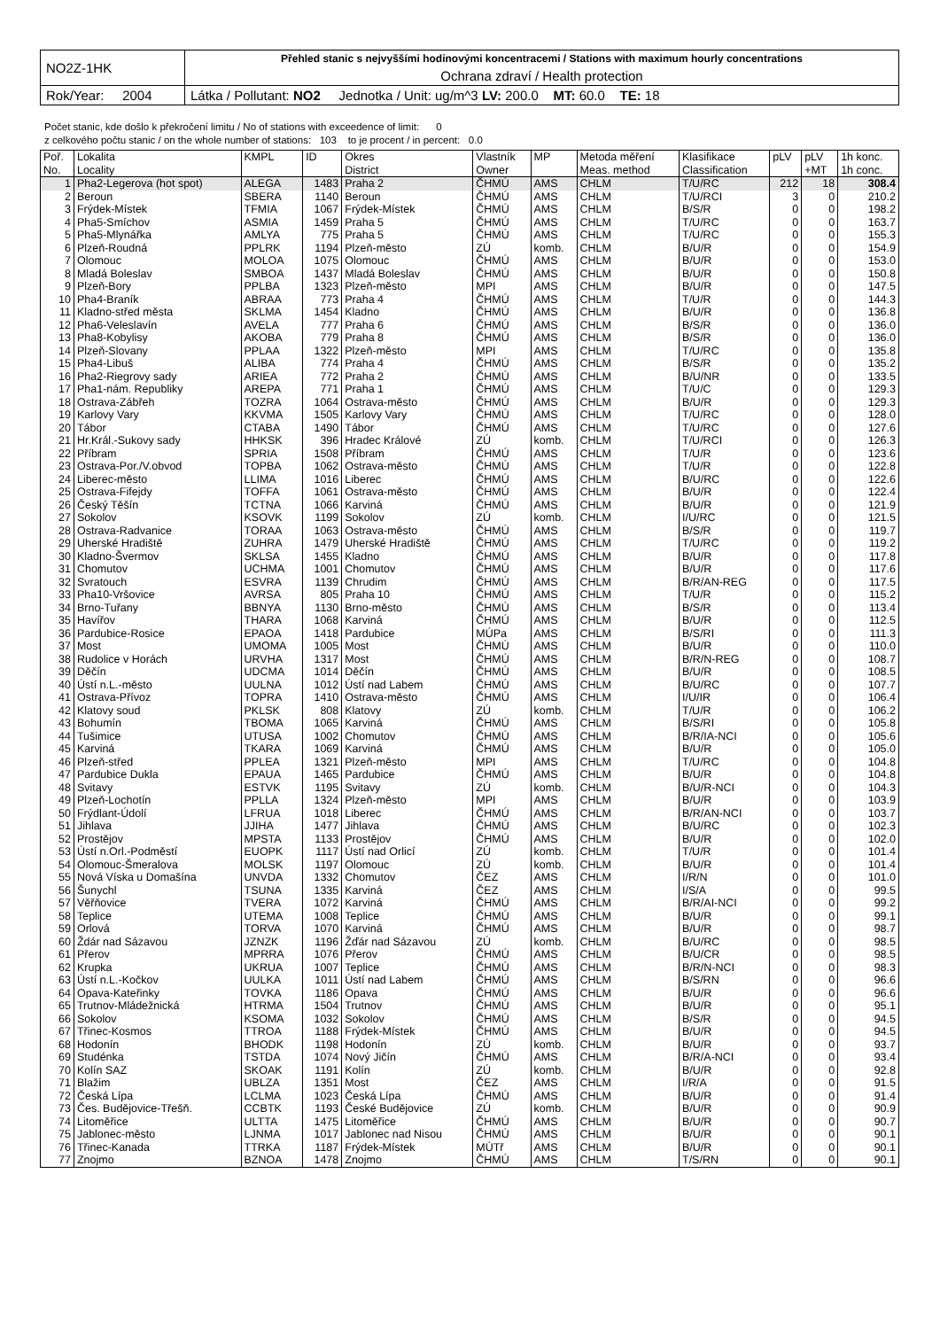| NO2Z-1HK | Přehled stanic s nejvyššími hodinovými koncentracemi / Stations with maximum hourly concentrations |
| | Ochrana zdraví / Health protection |
| Rok/Year: 2004 | Látka / Pollutant: NO2 Jednotka / Unit: ug/m^3 LV: 200.0 MT: 60.0 TE: 18 |
Počet stanic, kde došlo k překročení limitu / No of stations with exceedence of limit: 0
z celkového počtu stanic / on the whole number of stations: 103 to je procent / in percent: 0.0
| Poř. No. | Lokalita Locality | KMPL | ID | Okres District | Vlastník Owner | MP | Metoda měření Meas. method | Klasifikace Classification | pLV | pLV +MT | 1h konc. 1h conc. |
| --- | --- | --- | --- | --- | --- | --- | --- | --- | --- | --- | --- |
| 1 | Pha2-Legerova (hot spot) | ALEGA | 1483 | Praha 2 | ČHMÚ | AMS | CHLM | T/U/RC | 212 | 18 | 308.4 |
| 2 | Beroun | SBERA | 1140 | Beroun | ČHMÚ | AMS | CHLM | T/U/RCI | 3 | 0 | 210.2 |
| 3 | Frýdek-Místek | TFMIA | 1067 | Frýdek-Místek | ČHMÚ | AMS | CHLM | B/S/R | 0 | 0 | 198.2 |
| 4 | Pha5-Smíchov | ASMIA | 1459 | Praha 5 | ČHMÚ | AMS | CHLM | T/U/RC | 0 | 0 | 163.7 |
| 5 | Pha5-Mlynářka | AMLYA | 775 | Praha 5 | ČHMÚ | AMS | CHLM | T/U/RC | 0 | 0 | 155.3 |
| 6 | Plzeň-Roudná | PPLRK | 1194 | Plzeň-město | ZÚ | komb. | CHLM | B/U/R | 0 | 0 | 154.9 |
| 7 | Olomouc | MOLOA | 1075 | Olomouc | ČHMÚ | AMS | CHLM | B/U/R | 0 | 0 | 153.0 |
| 8 | Mladá Boleslav | SMBOA | 1437 | Mladá Boleslav | ČHMÚ | AMS | CHLM | B/U/R | 0 | 0 | 150.8 |
| 9 | Plzeň-Bory | PPLBA | 1323 | Plzeň-město | MPI | AMS | CHLM | B/U/R | 0 | 0 | 147.5 |
| 10 | Pha4-Braník | ABRAA | 773 | Praha 4 | ČHMÚ | AMS | CHLM | T/U/R | 0 | 0 | 144.3 |
| 11 | Kladno-střed města | SKLMA | 1454 | Kladno | ČHMÚ | AMS | CHLM | B/U/R | 0 | 0 | 136.8 |
| 12 | Pha6-Veleslavín | AVELA | 777 | Praha 6 | ČHMÚ | AMS | CHLM | B/S/R | 0 | 0 | 136.0 |
| 13 | Pha8-Kobylisy | AKOBA | 779 | Praha 8 | ČHMÚ | AMS | CHLM | B/S/R | 0 | 0 | 136.0 |
| 14 | Plzeň-Slovany | PPLAA | 1322 | Plzeň-město | MPI | AMS | CHLM | T/U/RC | 0 | 0 | 135.8 |
| 15 | Pha4-Libuš | ALIBA | 774 | Praha 4 | ČHMÚ | AMS | CHLM | B/S/R | 0 | 0 | 135.2 |
| 16 | Pha2-Riegrovy sady | ARIEA | 772 | Praha 2 | ČHMÚ | AMS | CHLM | B/U/NR | 0 | 0 | 133.5 |
| 17 | Pha1-nám. Republiky | AREPA | 771 | Praha 1 | ČHMÚ | AMS | CHLM | T/U/C | 0 | 0 | 129.3 |
| 18 | Ostrava-Zábřeh | TOZRA | 1064 | Ostrava-město | ČHMÚ | AMS | CHLM | B/U/R | 0 | 0 | 129.3 |
| 19 | Karlovy Vary | KKVMA | 1505 | Karlovy Vary | ČHMÚ | AMS | CHLM | T/U/RC | 0 | 0 | 128.0 |
| 20 | Tábor | CTABA | 1490 | Tábor | ČHMÚ | AMS | CHLM | T/U/RC | 0 | 0 | 127.6 |
| 21 | Hr.Král.-Sukovy sady | HHKSK | 396 | Hradec Králové | ZÚ | komb. | CHLM | T/U/RCI | 0 | 0 | 126.3 |
| 22 | Příbram | SPRIA | 1508 | Příbram | ČHMÚ | AMS | CHLM | T/U/R | 0 | 0 | 123.6 |
| 23 | Ostrava-Por./V.obvod | TOPBA | 1062 | Ostrava-město | ČHMÚ | AMS | CHLM | T/U/R | 0 | 0 | 122.8 |
| 24 | Liberec-město | LLIMA | 1016 | Liberec | ČHMÚ | AMS | CHLM | B/U/RC | 0 | 0 | 122.6 |
| 25 | Ostrava-Fifejdy | TOFFA | 1061 | Ostrava-město | ČHMÚ | AMS | CHLM | B/U/R | 0 | 0 | 122.4 |
| 26 | Český Těšín | TCTNA | 1066 | Karviná | ČHMÚ | AMS | CHLM | B/U/R | 0 | 0 | 121.9 |
| 27 | Sokolov | KSOVK | 1199 | Sokolov | ZÚ | komb. | CHLM | I/U/RC | 0 | 0 | 121.5 |
| 28 | Ostrava-Radvanice | TORAA | 1063 | Ostrava-město | ČHMÚ | AMS | CHLM | B/S/R | 0 | 0 | 119.7 |
| 29 | Uherské Hradiště | ZUHRA | 1479 | Uherské Hradiště | ČHMÚ | AMS | CHLM | T/U/RC | 0 | 0 | 119.2 |
| 30 | Kladno-Švermov | SKLSA | 1455 | Kladno | ČHMÚ | AMS | CHLM | B/U/R | 0 | 0 | 117.8 |
| 31 | Chomutov | UCHMA | 1001 | Chomutov | ČHMÚ | AMS | CHLM | B/U/R | 0 | 0 | 117.6 |
| 32 | Svratouch | ESVRA | 1139 | Chrudim | ČHMÚ | AMS | CHLM | B/R/AN-REG | 0 | 0 | 117.5 |
| 33 | Pha10-Vršovice | AVRSA | 805 | Praha 10 | ČHMÚ | AMS | CHLM | T/U/R | 0 | 0 | 115.2 |
| 34 | Brno-Tuřany | BBNYA | 1130 | Brno-město | ČHMÚ | AMS | CHLM | B/S/R | 0 | 0 | 113.4 |
| 35 | Havířov | THARA | 1068 | Karviná | ČHMÚ | AMS | CHLM | B/U/R | 0 | 0 | 112.5 |
| 36 | Pardubice-Rosice | EPAOA | 1418 | Pardubice | MÚPa | AMS | CHLM | B/S/RI | 0 | 0 | 111.3 |
| 37 | Most | UMOMA | 1005 | Most | ČHMÚ | AMS | CHLM | B/U/R | 0 | 0 | 110.0 |
| 38 | Rudolice v Horách | URVHA | 1317 | Most | ČHMÚ | AMS | CHLM | B/R/N-REG | 0 | 0 | 108.7 |
| 39 | Děčín | UDCMA | 1014 | Děčín | ČHMÚ | AMS | CHLM | B/U/R | 0 | 0 | 108.5 |
| 40 | Ústí n.L.-město | UULNA | 1012 | Ústí nad Labem | ČHMÚ | AMS | CHLM | B/U/RC | 0 | 0 | 107.7 |
| 41 | Ostrava-Přívoz | TOPRA | 1410 | Ostrava-město | ČHMÚ | AMS | CHLM | I/U/IR | 0 | 0 | 106.4 |
| 42 | Klatovy soud | PKLSK | 808 | Klatovy | ZÚ | komb. | CHLM | T/U/R | 0 | 0 | 106.2 |
| 43 | Bohumín | TBOMA | 1065 | Karviná | ČHMÚ | AMS | CHLM | B/S/RI | 0 | 0 | 105.8 |
| 44 | Tušimice | UTUSA | 1002 | Chomutov | ČHMÚ | AMS | CHLM | B/R/IA-NCI | 0 | 0 | 105.6 |
| 45 | Karviná | TKARA | 1069 | Karviná | ČHMÚ | AMS | CHLM | B/U/R | 0 | 0 | 105.0 |
| 46 | Plzeň-střed | PPLEA | 1321 | Plzeň-město | MPI | AMS | CHLM | T/U/RC | 0 | 0 | 104.8 |
| 47 | Pardubice Dukla | EPAUA | 1465 | Pardubice | ČHMÚ | AMS | CHLM | B/U/R | 0 | 0 | 104.8 |
| 48 | Svitavy | ESTVK | 1195 | Svitavy | ZÚ | komb. | CHLM | B/U/R-NCI | 0 | 0 | 104.3 |
| 49 | Plzeň-Lochotín | PPLLA | 1324 | Plzeň-město | MPI | AMS | CHLM | B/U/R | 0 | 0 | 103.9 |
| 50 | Frýdlant-Údolí | LFRUA | 1018 | Liberec | ČHMÚ | AMS | CHLM | B/R/AN-NCI | 0 | 0 | 103.7 |
| 51 | Jihlava | JJIHA | 1477 | Jihlava | ČHMÚ | AMS | CHLM | B/U/RC | 0 | 0 | 102.3 |
| 52 | Prostějov | MPSTA | 1133 | Prostějov | ČHMÚ | AMS | CHLM | B/U/R | 0 | 0 | 102.0 |
| 53 | Ústí n.Orl.-Podměstí | EUOPK | 1117 | Ústí nad Orlicí | ZÚ | komb. | CHLM | T/U/R | 0 | 0 | 101.4 |
| 54 | Olomouc-Šmeralova | MOLSK | 1197 | Olomouc | ZÚ | komb. | CHLM | B/U/R | 0 | 0 | 101.4 |
| 55 | Nová Víska u Domašína | UNVDA | 1332 | Chomutov | ČEZ | AMS | CHLM | I/R/N | 0 | 0 | 101.0 |
| 56 | Šunychl | TSUNA | 1335 | Karviná | ČEZ | AMS | CHLM | I/S/A | 0 | 0 | 99.5 |
| 57 | Věřňovice | TVERA | 1072 | Karviná | ČHMÚ | AMS | CHLM | B/R/AI-NCI | 0 | 0 | 99.2 |
| 58 | Teplice | UTEMA | 1008 | Teplice | ČHMÚ | AMS | CHLM | B/U/R | 0 | 0 | 99.1 |
| 59 | Orlová | TORVA | 1070 | Karviná | ČHMÚ | AMS | CHLM | B/U/R | 0 | 0 | 98.7 |
| 60 | Ždár nad Sázavou | JZNZK | 1196 | Žďár nad Sázavou | ZÚ | komb. | CHLM | B/U/RC | 0 | 0 | 98.5 |
| 61 | Přerov | MPRRA | 1076 | Přerov | ČHMÚ | AMS | CHLM | B/U/CR | 0 | 0 | 98.5 |
| 62 | Krupka | UKRUA | 1007 | Teplice | ČHMÚ | AMS | CHLM | B/R/N-NCI | 0 | 0 | 98.3 |
| 63 | Ústí n.L.-Kočkov | UULKA | 1011 | Ústí nad Labem | ČHMÚ | AMS | CHLM | B/S/RN | 0 | 0 | 96.6 |
| 64 | Opava-Kateřinky | TOVKA | 1186 | Opava | ČHMÚ | AMS | CHLM | B/U/R | 0 | 0 | 96.6 |
| 65 | Trutnov-Mládežnická | HTRMA | 1504 | Trutnov | ČHMÚ | AMS | CHLM | B/U/R | 0 | 0 | 95.1 |
| 66 | Sokolov | KSOMA | 1032 | Sokolov | ČHMÚ | AMS | CHLM | B/S/R | 0 | 0 | 94.5 |
| 67 | Třinec-Kosmos | TTROA | 1188 | Frýdek-Místek | ČHMÚ | AMS | CHLM | B/U/R | 0 | 0 | 94.5 |
| 68 | Hodonín | BHODK | 1198 | Hodonín | ZÚ | komb. | CHLM | B/U/R | 0 | 0 | 93.7 |
| 69 | Studénka | TSTDA | 1074 | Nový Jičín | ČHMÚ | AMS | CHLM | B/R/A-NCI | 0 | 0 | 93.4 |
| 70 | Kolín SAZ | SKOAK | 1191 | Kolín | ZÚ | komb. | CHLM | B/U/R | 0 | 0 | 92.8 |
| 71 | Blažim | UBLZA | 1351 | Most | ČEZ | AMS | CHLM | I/R/A | 0 | 0 | 91.5 |
| 72 | Česká Lípa | LCLMA | 1023 | Česká Lípa | ČHMÚ | AMS | CHLM | B/U/R | 0 | 0 | 91.4 |
| 73 | Čes. Budějovice-Třešň. | CCBTK | 1193 | České Budějovice | ZÚ | komb. | CHLM | B/U/R | 0 | 0 | 90.9 |
| 74 | Litoměřice | ULTTA | 1475 | Litoměřice | ČHMÚ | AMS | CHLM | B/U/R | 0 | 0 | 90.7 |
| 75 | Jablonec-město | LJNMA | 1017 | Jablonec nad Nisou | ČHMÚ | AMS | CHLM | B/U/R | 0 | 0 | 90.1 |
| 76 | Třinec-Kanada | TTRKA | 1187 | Frýdek-Místek | MÚTř | AMS | CHLM | B/U/R | 0 | 0 | 90.1 |
| 77 | Znojmo | BZNOA | 1478 | Znojmo | ČHMÚ | AMS | CHLM | T/S/RN | 0 | 0 | 90.1 |